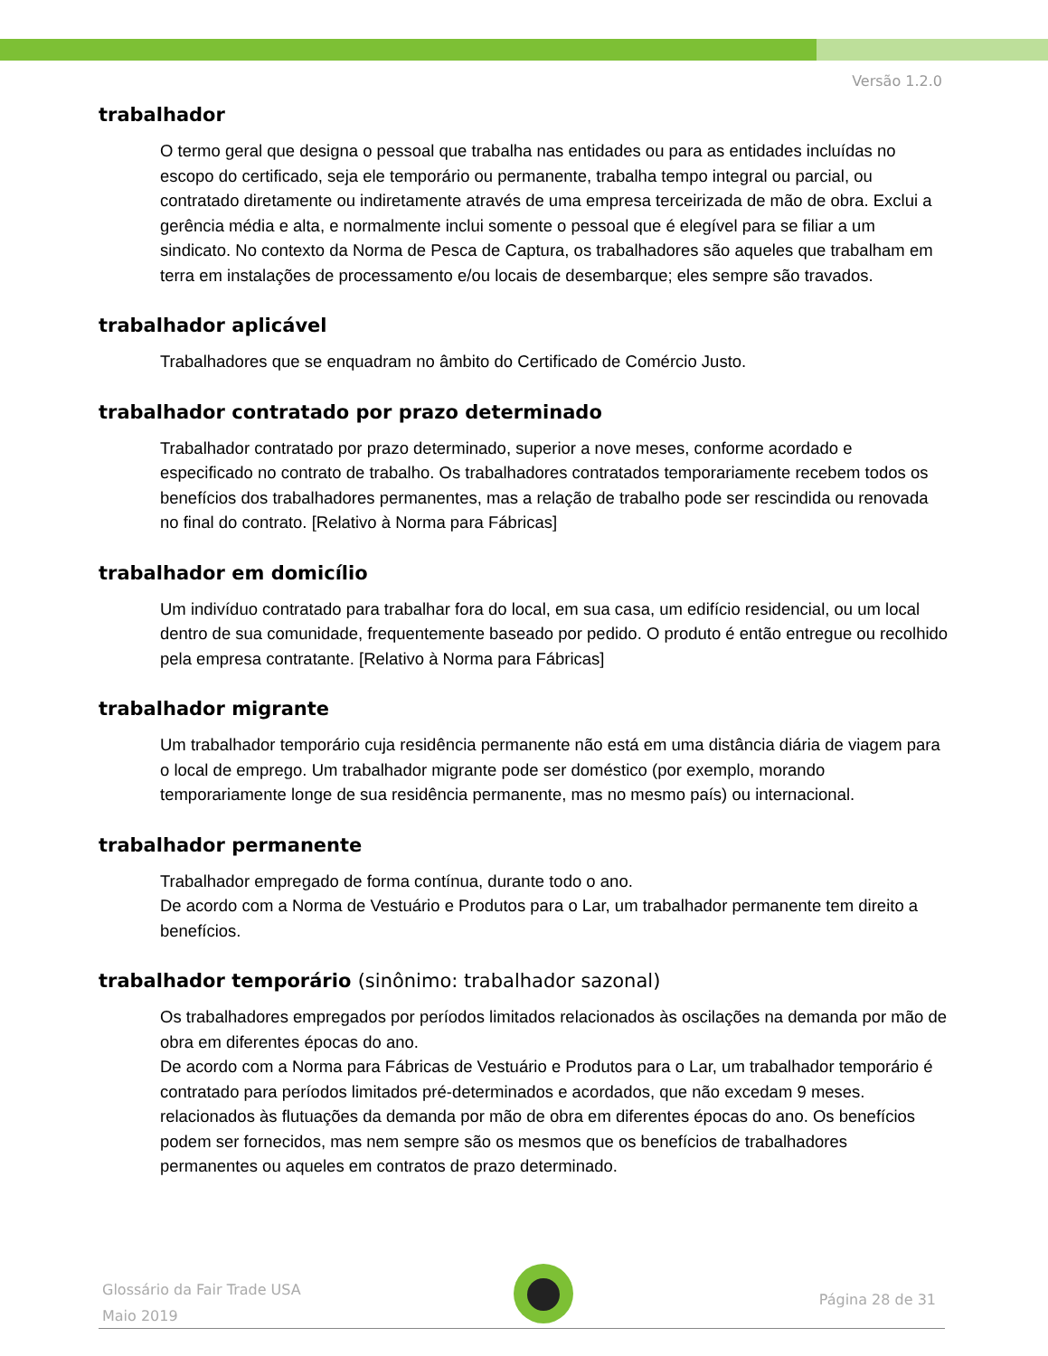Versão 1.2.0
trabalhador
O termo geral que designa o pessoal que trabalha nas entidades ou para as entidades incluídas no escopo do certificado, seja ele temporário ou permanente, trabalha tempo integral ou parcial, ou contratado diretamente ou indiretamente através de uma empresa terceirizada de mão de obra. Exclui a gerência média e alta, e normalmente inclui somente o pessoal que é elegível para se filiar a um sindicato. No contexto da Norma de Pesca de Captura, os trabalhadores são aqueles que trabalham em terra em instalações de processamento e/ou locais de desembarque; eles sempre são travados.
trabalhador aplicável
Trabalhadores que se enquadram no âmbito do Certificado de Comércio Justo.
trabalhador contratado por prazo determinado
Trabalhador contratado por prazo determinado, superior a nove meses, conforme acordado e especificado no contrato de trabalho. Os trabalhadores contratados temporariamente recebem todos os benefícios dos trabalhadores permanentes, mas a relação de trabalho pode ser rescindida ou renovada no final do contrato. [Relativo à Norma para Fábricas]
trabalhador em domicílio
Um indivíduo contratado para trabalhar fora do local, em sua casa, um edifício residencial, ou um local dentro de sua comunidade, frequentemente baseado por pedido. O produto é então entregue ou recolhido pela empresa contratante. [Relativo à Norma para Fábricas]
trabalhador migrante
Um trabalhador temporário cuja residência permanente não está em uma distância diária de viagem para o local de emprego. Um trabalhador migrante pode ser doméstico (por exemplo, morando temporariamente longe de sua residência permanente, mas no mesmo país) ou internacional.
trabalhador permanente
Trabalhador empregado de forma contínua, durante todo o ano.
De acordo com a Norma de Vestuário e Produtos para o Lar, um trabalhador permanente tem direito a benefícios.
trabalhador temporário (sinônimo: trabalhador sazonal)
Os trabalhadores empregados por períodos limitados relacionados às oscilações na demanda por mão de obra em diferentes épocas do ano.
De acordo com a Norma para Fábricas de Vestuário e Produtos para o Lar, um trabalhador temporário é contratado para períodos limitados pré-determinados e acordados, que não excedam 9 meses. relacionados às flutuações da demanda por mão de obra em diferentes épocas do ano. Os benefícios podem ser fornecidos, mas nem sempre são os mesmos que os benefícios de trabalhadores permanentes ou aqueles em contratos de prazo determinado.
Glossário da Fair Trade USA
Maio 2019
Página 28 de 31